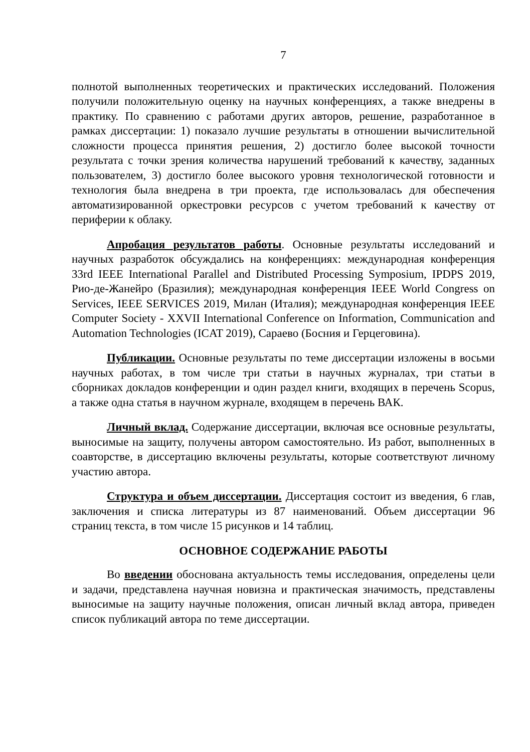7
полнотой выполненных теоретических и практических исследований. Положения получили положительную оценку на научных конференциях, а также внедрены в практику. По сравнению с работами других авторов, решение, разработанное в рамках диссертации: 1) показало лучшие результаты в отношении вычислительной сложности процесса принятия решения, 2) достигло более высокой точности результата с точки зрения количества нарушений требований к качеству, заданных пользователем, 3) достигло более высокого уровня технологической готовности и технология была внедрена в три проекта, где использовалась для обеспечения автоматизированной оркестровки ресурсов с учетом требований к качеству от периферии к облаку.
Апробация результатов работы. Основные результаты исследований и научных разработок обсуждались на конференциях: международная конференция 33rd IEEE International Parallel and Distributed Processing Symposium, IPDPS 2019, Рио-де-Жанейро (Бразилия); международная конференция IEEE World Congress on Services, IEEE SERVICES 2019, Милан (Италия); международная конференция IEEE Computer Society - XXVII International Conference on Information, Communication and Automation Technologies (ICAT 2019), Сараево (Босния и Герцеговина).
Публикации. Основные результаты по теме диссертации изложены в восьми научных работах, в том числе три статьи в научных журналах, три статьи в сборниках докладов конференции и один раздел книги, входящих в перечень Scopus, а также одна статья в научном журнале, входящем в перечень ВАК.
Личный вклад. Содержание диссертации, включая все основные результаты, выносимые на защиту, получены автором самостоятельно. Из работ, выполненных в соавторстве, в диссертацию включены результаты, которые соответствуют личному участию автора.
Структура и объем диссертации. Диссертация состоит из введения, 6 глав, заключения и списка литературы из 87 наименований. Объем диссертации 96 страниц текста, в том числе 15 рисунков и 14 таблиц.
ОСНОВНОЕ СОДЕРЖАНИЕ РАБОТЫ
Во введении обоснована актуальность темы исследования, определены цели и задачи, представлена научная новизна и практическая значимость, представлены выносимые на защиту научные положения, описан личный вклад автора, приведен список публикаций автора по теме диссертации.